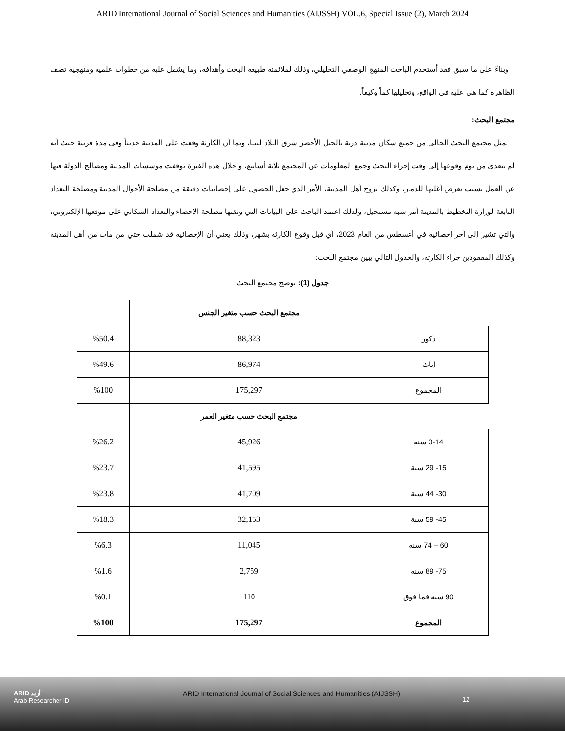ARID International Journal of Social Sciences and Humanities (AIJSSH) VOL.6, Special Issue (2), March 2024
وبناءً على ما سبق فقد أستخدم الباحث المنهج الوصفي التحليلي، وذلك لملائمته طبيعة البحث وأهدافه، وما يشمل عليه من خطوات علمية ومنهجية تصف الظاهرة كما هي عليه في الواقع، وتحليلها كماً وكيفاً.
مجتمع البحث:
تمثل مجتمع البحث الحالي من جميع سكان مدينة درنة بالجبل الأخضر شرق البلاد ليبيا، وبما أن الكارثة وقعت على المدينة حديثاً وفي مدة قريبة حيث أنه لم يتعدى من يوم وقوعها إلى وقت إجراء البحث وجمع المعلومات عن المجتمع ثلاثة أسابيع، و خلال هذه الفترة توقفت مؤسسات المدينة ومصالح الدولة فيها عن العمل بسبب تعرض أغلبها للدمار، وكذلك نزوح أهل المدينة، الأمر الذي جعل الحصول على إحصائيات دقيقة من مصلحة الأحوال المدنية ومصلحة التعداد التابعة لوزارة التخطيط بالمدينة أمر شبه مستحيل، ولذلك اعتمد الباحث على البيانات التي وثقتها مصلحة الإحصاء والتعداد السكاني على موقعها الإلكتروني، والتي تشير إلى أخر إحصائية في أغسطس من العام 2023، أي قبل وقوع الكارثة بشهر، وذلك يعني أن الإحصائية قد شملت حتي من مات من أهل المدينة وكذلك المفقودين جراء الكارثة، والجدول التالي يبين مجتمع البحث:
جدول (1): يوضح مجتمع البحث
| | مجتمع البحث حسب متغير الجنس | |
| ذكور | 88,323 | %50.4 |
| إناث | 86,974 | %49.6 |
| المجموع | 175,297 | %100 |
| | مجتمع البحث حسب متغير العمر | |
| 0-14 سنة | 45,926 | %26.2 |
| 15- 29 سنة | 41,595 | %23.7 |
| 30- 44 سنة | 41,709 | %23.8 |
| 45- 59 سنة | 32,153 | %18.3 |
| 60 – 74 سنة | 11,045 | %6.3 |
| 75- 89 سنة | 2,759 | %1.6 |
| 90 سنة فما فوق | 110 | %0.1 |
| المجموع | 175,297 | %100 |
ARID أريد
Arab Researcher iD
ARID International Journal of Social Sciences and Humanities (AIJSSH)
12